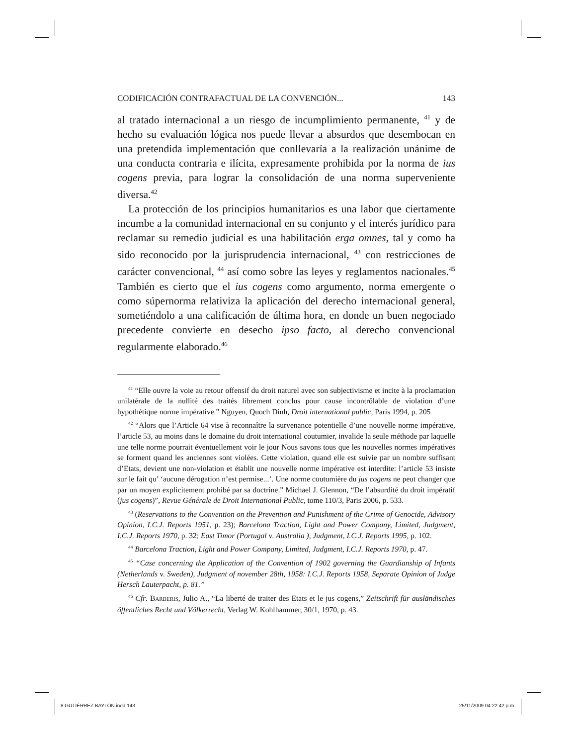CODIFICACIÓN CONTRAFACTUAL DE LA CONVENCIÓN... 143
al tratado internacional a un riesgo de incumplimiento permanente, <sup>41</sup> y de hecho su evaluación lógica nos puede llevar a absurdos que desembocan en una pretendida implementación que conllevaría a la realización unánime de una conducta contraria e ilícita, expresamente prohibida por la norma de ius cogens previa, para lograr la consolidación de una norma superveniente diversa.<sup>42</sup>
La protección de los principios humanitarios es una labor que ciertamente incumbe a la comunidad internacional en su conjunto y el interés jurídico para reclamar su remedio judicial es una habilitación erga omnes, tal y como ha sido reconocido por la jurisprudencia internacional, <sup>43</sup> con restricciones de carácter convencional, <sup>44</sup> así como sobre las leyes y reglamentos nacionales.<sup>45</sup> También es cierto que el ius cogens como argumento, norma emergente o como súpernorma relativiza la aplicación del derecho internacional general, sometiéndolo a una calificación de última hora, en donde un buen negociado precedente convierte en desecho ipso facto, al derecho convencional regularmente elaborado.<sup>46</sup>
<sup>41</sup> “Elle ouvre la voie au retour offensif du droit naturel avec son subjectivisme et incite à la proclamation unilatérale de la nullité des traités librement conclus pour cause incontrôlable de violation d’une hypothétique norme impérative.” Nguyen, Quoch Dinh, Droit international public, Paris 1994, p. 205
<sup>42</sup> “Alors que l’Article 64 vise à reconnaître la survenance potentielle d’une nouvelle norme impérative, l’article 53, au moins dans le domaine du droit international coutumier, invalide la seule méthode par laquelle une telle norme pourrait éventuellement voir le jour Nous savons tous que les nouvelles normes impératives se forment quand les anciennes sont violées. Cette violation, quand elle est suivie par un nombre suffisant d’Etats, devient une non-violation et établit une nouvelle norme impérative est interdite: l’article 53 insiste sur le fait qu’ ‘aucune dérogation n’est permise...’. Une norme coutumière du jus cogens ne peut changer que par un moyen explicitement prohibé par sa doctrine.” Michael J. Glennon, “De l’absurdité du droit impératif (jus cogens)”, Revue Générale de Droit International Public, tome 110/3, Paris 2006, p. 533.
<sup>43</sup> (Reservations to the Convention on the Prevention and Punishment of the Crime of Genocide, Advisory Opinion, I.C.J. Reports 1951, p. 23); Barcelona Traction, Light and Power Company, Limited, Judgment, I.C.J. Reports 1970, p. 32; East Timor (Portugal v. Australia ), Judgment, I.C.J. Reports 1995, p. 102.
<sup>44</sup> Barcelona Traction, Light and Power Company, Limited, Judgment, I.C.J. Reports 1970, p. 47.
<sup>45</sup> “Case concerning the Application of the Convention of 1902 governing the Guardianship of Infants (Netherlands v. Sweden), Judgment of november 28th, 1958: I.C.J. Reports 1958, Separate Opinion of Judge Hersch Lauterpacht, p. 81.”
<sup>46</sup> Cfr. BARBERIS, Julio A., “La liberté de traiter des Etats et le jus cogens,” Zeitschrift für ausländisches öffentliches Recht und Völkerrecht, Verlag W. Kohlhammer, 30/1, 1970, p. 43.
8 GUTIÉRREZ BAYLÓN.indd 143 25/11/2009 04:22:42 p.m.